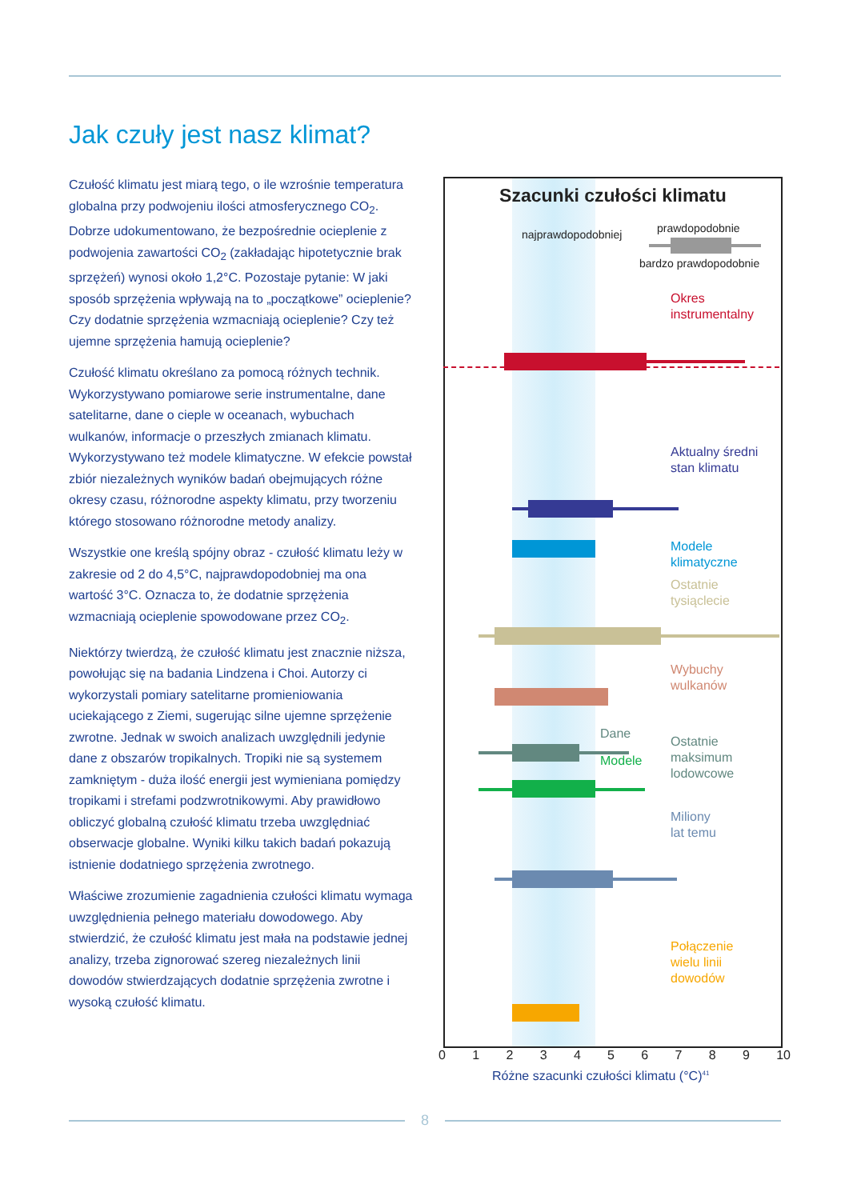Jak czuły jest nasz klimat?
Czułość klimatu jest miarą tego, o ile wzrośnie temperatura globalna przy podwojeniu ilości atmosferycznego CO<sub>2</sub>. Dobrze udokumentowano, że bezpośrednie ocieplenie z podwojenia zawartości CO<sub>2</sub> (zakładając hipotetycznie brak sprzężeń) wynosi około 1,2°C. Pozostaje pytanie: W jaki sposób sprzężenia wpływają na to „początkowe” ocieplenie? Czy dodatnie sprzężenia wzmacniają ocieplenie? Czy też ujemne sprzężenia hamują ocieplenie?
Czułość klimatu określano za pomocą różnych technik. Wykorzystywano pomiarowe serie instrumentalne, dane satelitarne, dane o cieple w oceanach, wybuchach wulkanów, informacje o przeszłych zmianach klimatu. Wykorzystywano też modele klimatyczne. W efekcie powstał zbiór niezależnych wyników badań obejmujących różne okresy czasu, różnorodne aspekty klimatu, przy tworzeniu którego stosowano różnorodne metody analizy.
Wszystkie one kreślą spójny obraz - czułość klimatu leży w zakresie od 2 do 4,5°C, najprawdopodobniej ma ona wartość 3°C. Oznacza to, że dodatnie sprzężenia wzmacniają ocieplenie spowodowane przez CO<sub>2</sub>.
Niektórzy twierdzą, że czułość klimatu jest znacznie niższa, powołując się na badania Lindzena i Choi. Autorzy ci wykorzystali pomiary satelitarne promieniowania uciekającego z Ziemi, sugerując silne ujemne sprzężenie zwrotne. Jednak w swoich analizach uwzględnili jedynie dane z obszarów tropikalnych. Tropiki nie są systemem zamkniętym - duża ilość energii jest wymieniana pomiędzy tropikami i strefami podzwrotnikowymi. Aby prawidłowo obliczyć globalną czułość klimatu trzeba uwzględniać obserwacje globalne. Wyniki kilku takich badań pokazują istnienie dodatniego sprzężenia zwrotnego.
Właściwe zrozumienie zagadnienia czułości klimatu wymaga uwzględnienia pełnego materiału dowodowego. Aby stwierdzić, że czułość klimatu jest mała na podstawie jednej analizy, trzeba zignorować szereg niezależnych linii dowodów stwierdzających dodatnie sprzężenia zwrotne i wysoką czułość klimatu.
Szacunki czułości klimatu
najprawdopodobniej prawdopodobnie
bardzo prawdopodobnie
Okres
instrumentalny
Aktualny średni
stan klimatu
Modele
klimatyczne
Ostatnie
tysiąclecie
Wybuchy
wulkanów
Dane
Modele
Ostatnie
maksimum
lodowcowe
Miliony
lat temu
Połączenie
wielu linii
dowodów
0 1 2 3 4 5 6 7 8 9 10
Różne szacunki czułości klimatu (°C)<sup>41</sup>
8